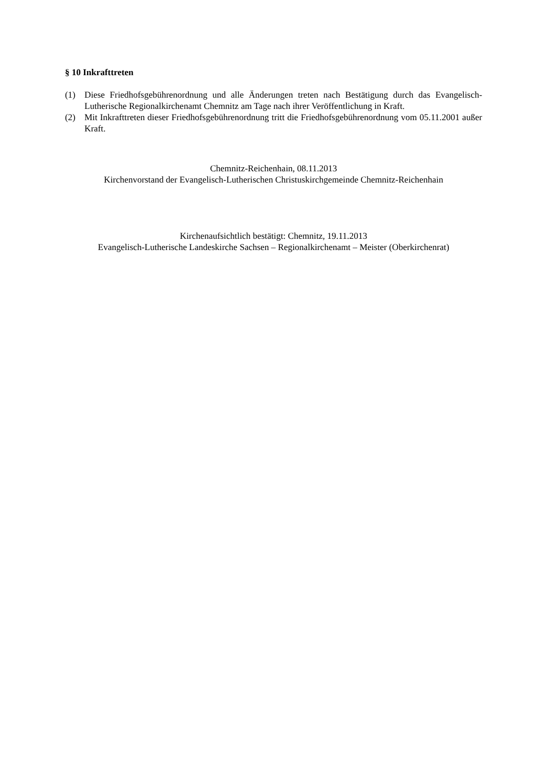§ 10 Inkrafttreten
(1) Diese Friedhofsgebührenordnung und alle Änderungen treten nach Bestätigung durch das Evangelisch-Lutherische Regionalkirchenamt Chemnitz am Tage nach ihrer Veröffentlichung in Kraft.
(2) Mit Inkrafttreten dieser Friedhofsgebührenordnung tritt die Friedhofsgebührenordnung vom 05.11.2001 außer Kraft.
Chemnitz-Reichenhain, 08.11.2013
Kirchenvorstand der Evangelisch-Lutherischen Christuskirchgemeinde Chemnitz-Reichenhain
Kirchenaufsichtlich bestätigt: Chemnitz, 19.11.2013
Evangelisch-Lutherische Landeskirche Sachsen – Regionalkirchenamt – Meister (Oberkirchenrat)